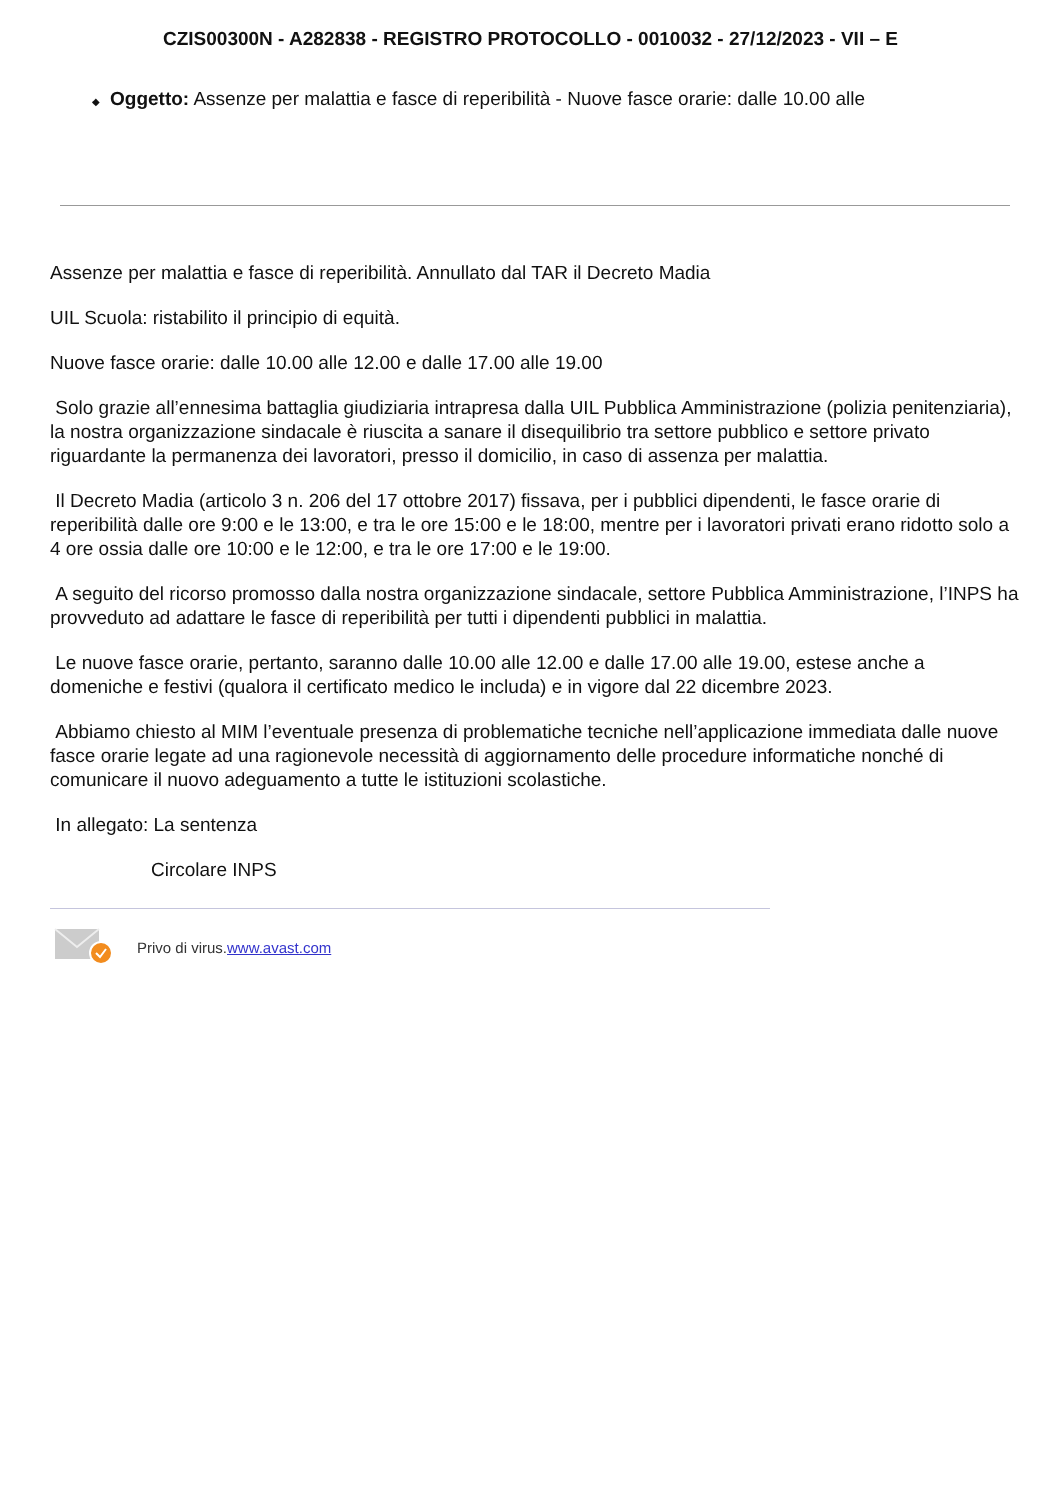CZIS00300N - A282838 - REGISTRO PROTOCOLLO - 0010032 - 27/12/2023 - VII – E
◆ Oggetto: Assenze per malattia e fasce di reperibilità - Nuove fasce orarie: dalle 10.00 alle
Assenze per malattia e fasce di reperibilità. Annullato dal TAR il Decreto Madia
UIL Scuola: ristabilito il principio di equità.
Nuove fasce orarie: dalle 10.00 alle 12.00 e dalle 17.00 alle 19.00
Solo grazie all’ennesima battaglia giudiziaria intrapresa dalla UIL Pubblica Amministrazione (polizia penitenziaria), la nostra organizzazione sindacale è riuscita a sanare il disequilibrio tra settore pubblico e settore privato riguardante la permanenza dei lavoratori, presso il domicilio, in caso di assenza per malattia.
Il Decreto Madia (articolo 3 n. 206 del 17 ottobre 2017) fissava, per i pubblici dipendenti, le fasce orarie di reperibilità dalle ore 9:00 e le 13:00, e tra le ore 15:00 e le 18:00, mentre per i lavoratori privati erano ridotto solo a 4 ore ossia dalle ore 10:00 e le 12:00, e tra le ore 17:00 e le 19:00.
A seguito del ricorso promosso dalla nostra organizzazione sindacale, settore Pubblica Amministrazione, l’INPS ha provveduto ad adattare le fasce di reperibilità per tutti i dipendenti pubblici in malattia.
Le nuove fasce orarie, pertanto, saranno dalle 10.00 alle 12.00 e dalle 17.00 alle 19.00, estese anche a domeniche e festivi (qualora il certificato medico le includa) e in vigore dal 22 dicembre 2023.
Abbiamo chiesto al MIM l’eventuale presenza di problematiche tecniche nell’applicazione immediata dalle nuove fasce orarie legate ad una ragionevole necessità di aggiornamento delle procedure informatiche nonché di comunicare il nuovo adeguamento a tutte le istituzioni scolastiche.
In allegato: La sentenza
Circolare INPS
Privo di virus.www.avast.com